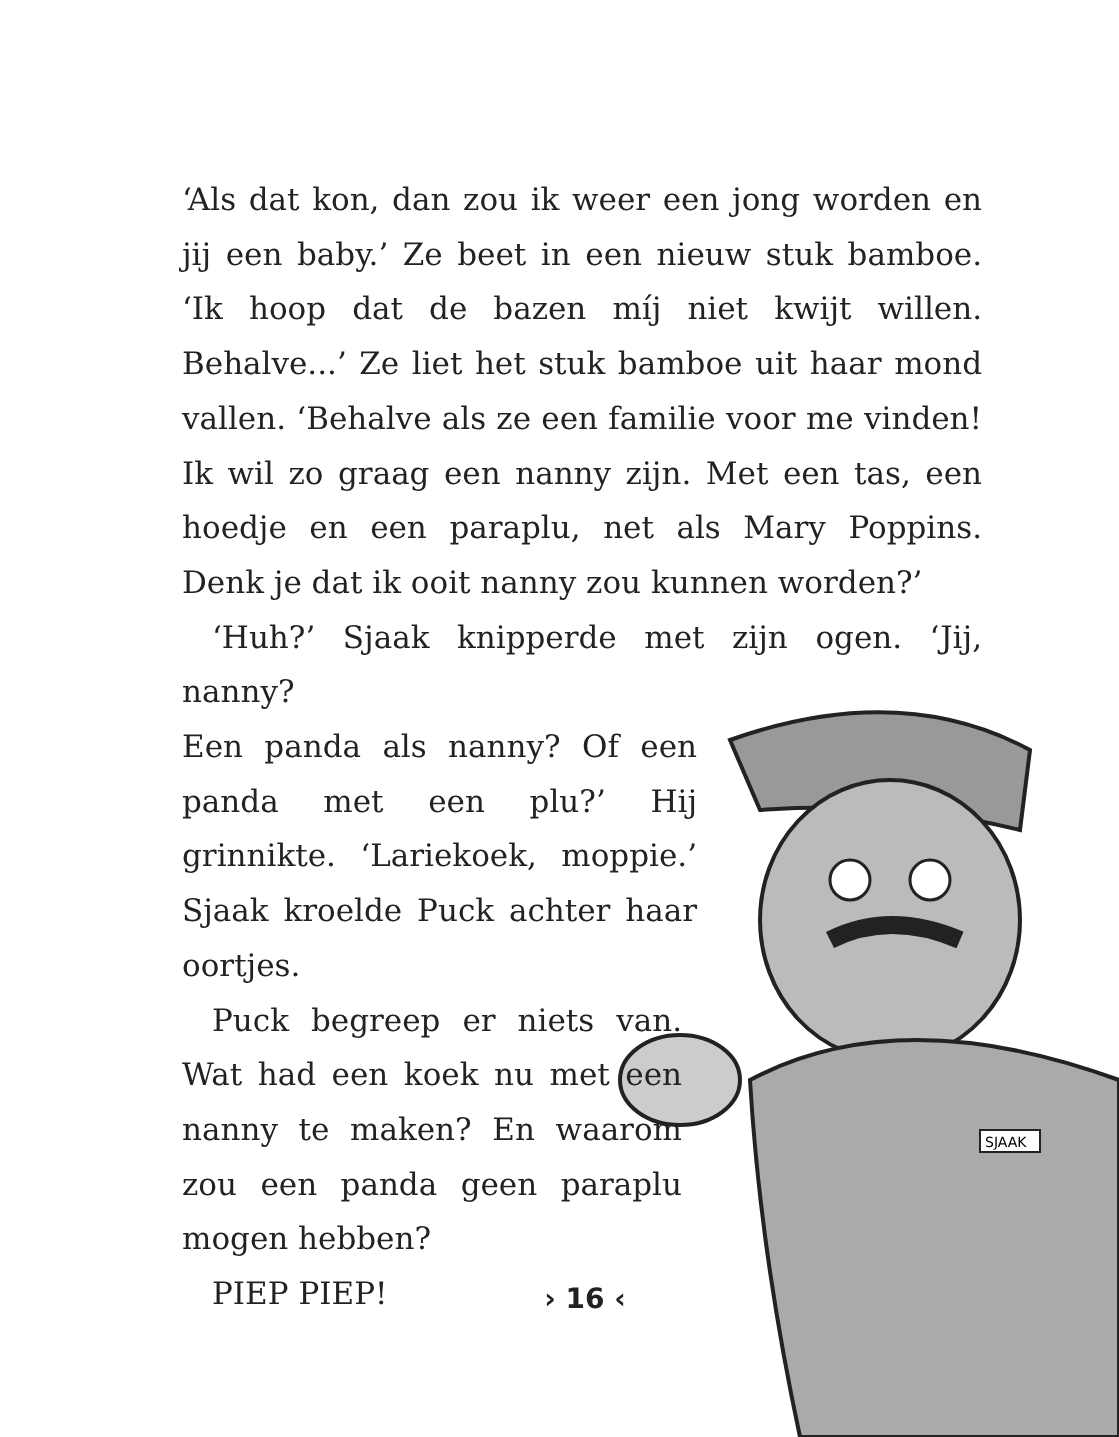SJAAK
‘Als dat kon, dan zou ik weer een jong worden en jij een baby.’ Ze beet in een nieuw stuk bamboe. ‘Ik hoop dat de bazen míj niet kwijt willen. Behalve...’ Ze liet het stuk bamboe uit haar mond vallen. ‘Behalve als ze een familie voor me vinden! Ik wil zo graag een nanny zijn. Met een tas, een hoedje en een paraplu, net als Mary Poppins. Denk je dat ik ooit nanny zou kunnen worden?’
‘Huh?’ Sjaak knipperde met zijn ogen. ‘Jij, nanny?
Een panda als nanny? Of een panda met een plu?’ Hij grinnikte. ‘Lariekoek, moppie.’ Sjaak kroelde Puck achter haar oortjes.
Puck begreep er niets van. Wat had een koek nu met een nanny te maken? En waarom zou een panda geen paraplu mogen hebben?
PIEP PIEP!
› 16 ‹